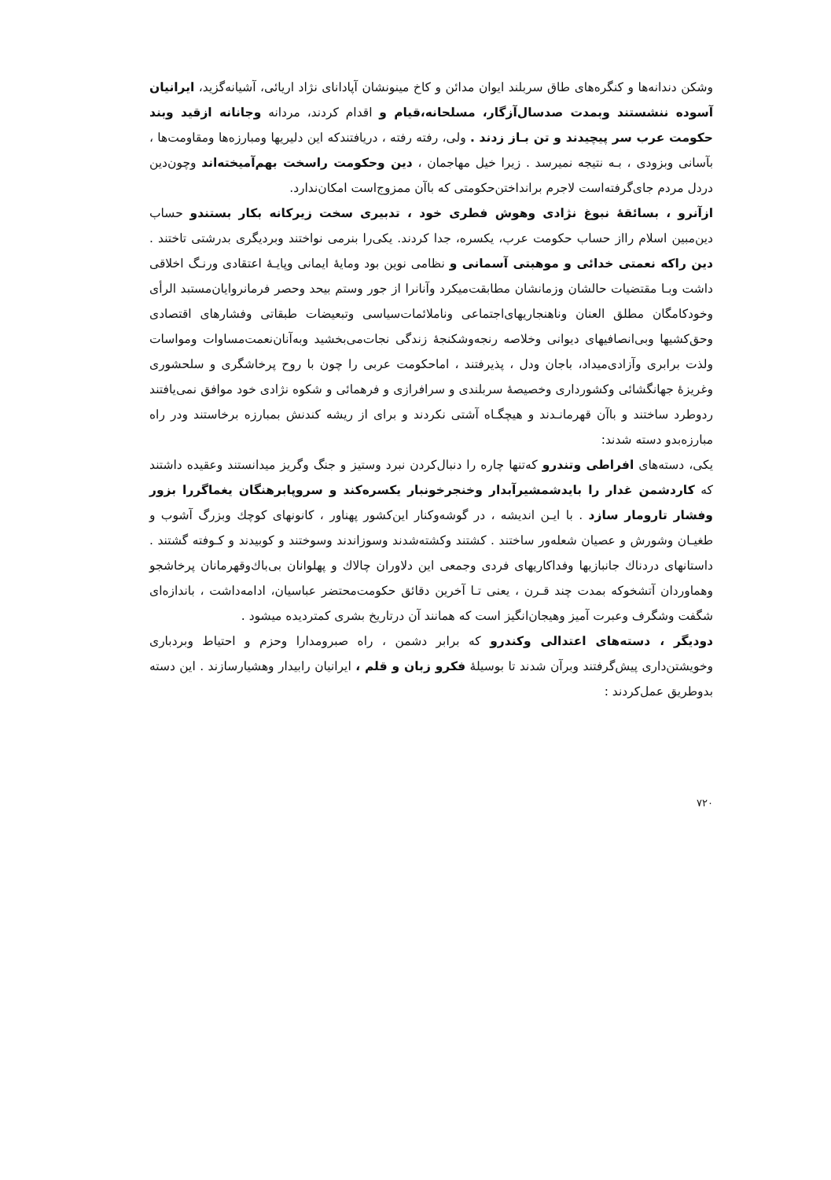وشکن دندانه‌ها و کنگره‌های طاق سربلند ایوان مدائن و کاخ مینونشان آپادانای نژاد اریائی، آشیانه‌گزید، ایرانیان آسوده ننشستند وبمدت صدسال‌آزگار، مسلحانه،قیام و اقدام کردند، مردانه وجانانه ازقید وبند حکومت عرب سر پیچیدند و تن بـاز زدند . ولی، رفته رفته ، دریافتندکه این دلیریها ومبارزه‌ها ومقاومت‌ها ، بآسانی وبزودی ، بـه نتیجه نمیرسد . زیرا خیل مهاجمان ، دین وحکومت راسخت بهم‌آمیخته‌اند وچون‌دین دردل مردم جای‌گرفته‌است لاجرم برانداختن‌حکومتی که باآن ممزوج‌است امکان‌ندارد.
ازآنرو ، بسائقهٔ نبوغ نژادی وهوش فطری خود ، تدبیری سخت زیرکانه بکار بستندو حساب دین‌مبین اسلام رااز حساب حکومت عرب، یکسره، جدا کردند. یکی‌را بنرمی نواختند وبردیگری بدرشتی تاختند . دین راکه نعمتی خدائی و موهبتی آسمانی و نظامی نوین بود ومایهٔ ایمانی وپایـهٔ اعتقادی ورنـگ اخلاقی داشت وبـا مقتضیات حالشان وزمانشان مطابقت‌میکرد وآنانرا از جور وستم بیحد وحصر فرمانروایان‌مستبد الرأی وخودکامگان مطلق العنان وناهنجاریهای‌اجتماعی وناملائمات‌سیاسی وتبعیضات طبقاتی وفشارهای اقتصادی وحق‌کشیها وبی‌انصافیهای دیوانی وخلاصه رنجه‌وشکنجهٔ زندگی نجات‌می‌بخشید وبه‌آنان‌نعمت‌مساوات ومواسات ولذت برابری وآزادی‌میداد، باجان ودل ، پذیرفتند ، اماحکومت عربی را چون با روح پرخاشگری و سلحشوری وغریزهٔ جهانگشائی وکشورداری وخصیصهٔ سربلندی و سرافرازی و فرهمائی و شکوه نژادی خود موافق نمی‌یافتند ردوطرد ساختند و باآن قهرمانـدند و هیچگـاه آشتی نکردند و برای از ریشه کندنش بمبارزه برخاستند ودر راه مبارزه‌بدو دسته شدند:
یکی، دسته‌های افراطی وتندرو که‌تنها چاره را دنبال‌کردن نبرد وستیز و جنگ وگریز میدانستند وعقیده داشتند که کاردشمن غدار را بایدشمشیرآبدار وخنجرخونبار یکسره‌کند و سروپابرهنگان یغماگررا بزور وفشار تارومار سازد . با ایـن اندیشه ، در گوشه‌وکنار این‌کشور پهناور ، کانونهای کوچك وبزرگ آشوب و طغیـان وشورش و عصیان شعله‌ور ساختند . کشتند وکشته‌شدند وسوزاندند وسوختند و کوبیدند و کـوفته گشتند . داستانهای دردناك جانبازیها وفداکاریهای فردی وجمعی این دلاوران چالاك و پهلوانان بی‌باك‌وقهرمانان پرخاشجو وهماوردان آتشخوکه بمدت چند قـرن ، یعنی تـا آخرین دقائق حکومت‌محتضر عباسیان، ادامه‌داشت ، باندازه‌ای شگفت وشگرف وعبرت آمیز وهیجان‌انگیز است که همانند آن درتاریخ بشری کمتردیده میشود .
دودیگر ، دسته‌های اعتدالی وکندرو که برابر دشمن ، راه صبرومدارا وحزم و احتیاط وبردباری وخویشتن‌داری پیش‌گرفتند وبرآن شدند تا بوسیلهٔ فکرو زبان و قلم ، ایرانیان رابیدار وهشیارسازند . این دسته بدوطریق عمل‌کردند :
۷۲۰